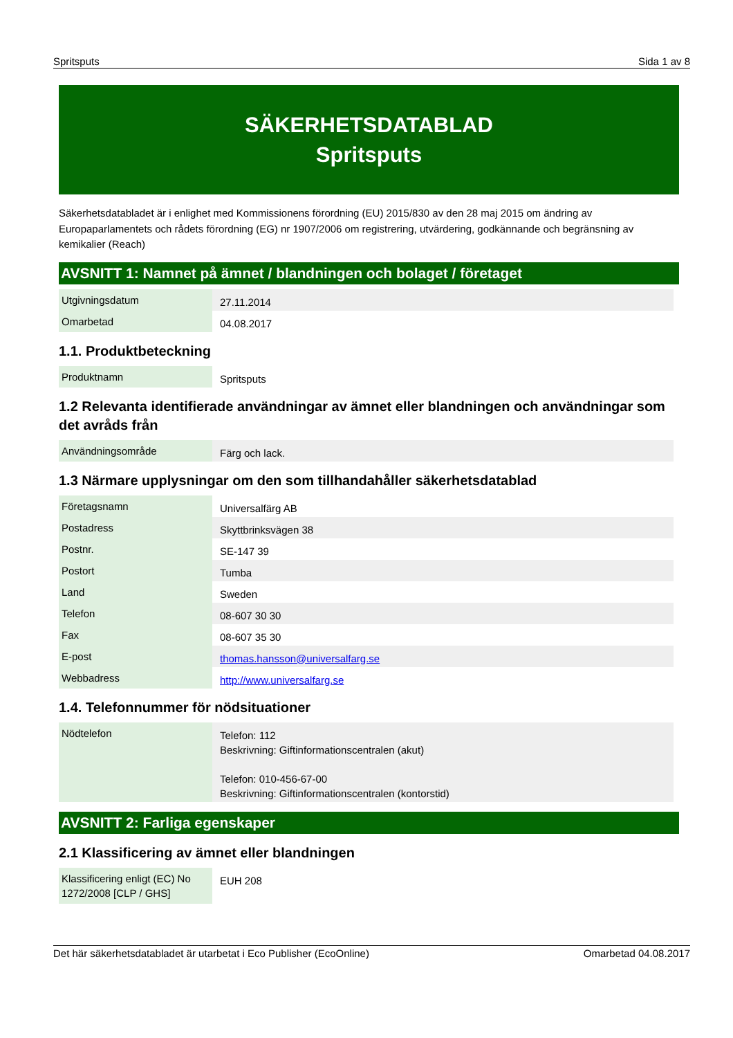Spritsputs Sida 1 av 8
SÄKERHETSDATABLAD
Spritsputs
Säkerhetsdatabladet är i enlighet med Kommissionens förordning (EU) 2015/830 av den 28 maj 2015 om ändring av Europaparlamentets och rådets förordning (EG) nr 1907/2006 om registrering, utvärdering, godkännande och begränsning av kemikalier (Reach)
AVSNITT 1: Namnet på ämnet / blandningen och bolaget / företaget
| Utgivningsdatum | 27.11.2014 |
| Omarbetad | 04.08.2017 |
1.1. Produktbeteckning
| Produktnamn | Spritsputs |
1.2 Relevanta identifierade användningar av ämnet eller blandningen och användningar som det avråds från
| Användningsområde | Färg och lack. |
1.3 Närmare upplysningar om den som tillhandahåller säkerhetsdatablad
| Företagsnamn | Universalfärg AB |
| Postadress | Skyttbrinksvägen 38 |
| Postnr. | SE-147 39 |
| Postort | Tumba |
| Land | Sweden |
| Telefon | 08-607 30 30 |
| Fax | 08-607 35 30 |
| E-post | thomas.hansson@universalfarg.se |
| Webbadress | http://www.universalfarg.se |
1.4. Telefonnummer för nödsituationer
| Nödtelefon | Telefon: 112 Beskrivning: Giftinformationscentralen (akut) Telefon: 010-456-67-00 Beskrivning: Giftinformationscentralen (kontorstid) |
AVSNITT 2: Farliga egenskaper
2.1 Klassificering av ämnet eller blandningen
| Klassificering enligt (EC) No 1272/2008 [CLP / GHS] | EUH 208 |
Det här säkerhetsdatabladet är utarbetat i Eco Publisher (EcoOnline) Omarbetad 04.08.2017